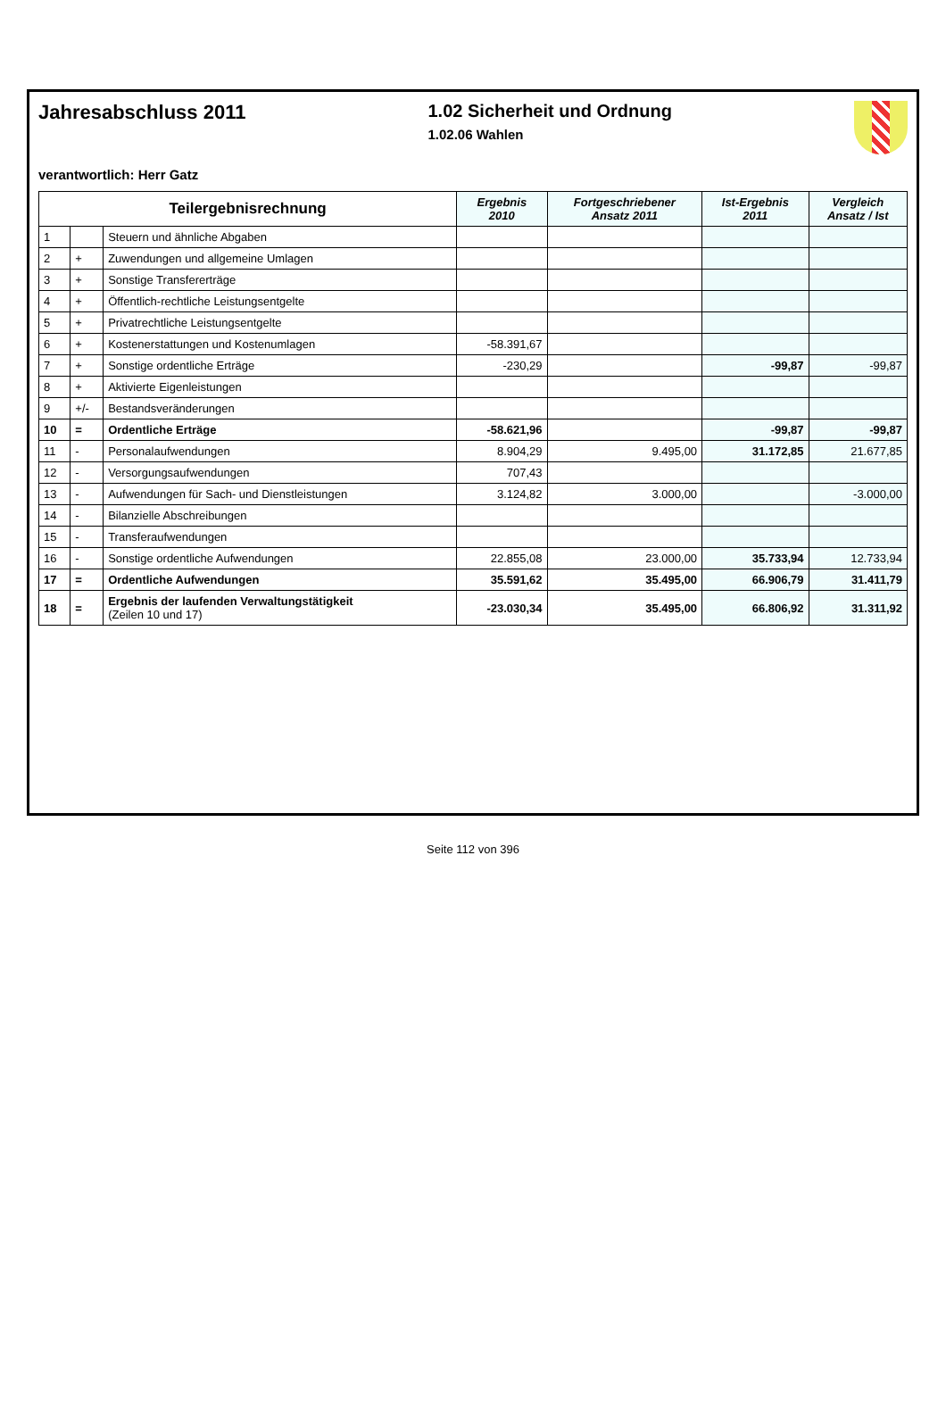Jahresabschluss 2011 1.02 Sicherheit und Ordnung
1.02.06 Wahlen
verantwortlich: Herr Gatz
| Teilergebnisrechnung | | | Ergebnis 2010 | Fortgeschriebener Ansatz 2011 | Ist-Ergebnis 2011 | Vergleich Ansatz / Ist |
| --- | --- | --- | --- | --- | --- | --- |
| 1 | | Steuern und ähnliche Abgaben | | | | |
| 2 | + | Zuwendungen und allgemeine Umlagen | | | | |
| 3 | + | Sonstige Transfererträge | | | | |
| 4 | + | Öffentlich-rechtliche Leistungsentgelte | | | | |
| 5 | + | Privatrechtliche Leistungsentgelte | | | | |
| 6 | + | Kostenerstattungen und Kostenumlagen | -58.391,67 | | | |
| 7 | + | Sonstige ordentliche Erträge | -230,29 | | -99,87 | -99,87 |
| 8 | + | Aktivierte Eigenleistungen | | | | |
| 9 | +/- | Bestandsveränderungen | | | | |
| 10 | = | Ordentliche Erträge | -58.621,96 | | -99,87 | -99,87 |
| 11 | - | Personalaufwendungen | 8.904,29 | 9.495,00 | 31.172,85 | 21.677,85 |
| 12 | - | Versorgungsaufwendungen | 707,43 | | | |
| 13 | - | Aufwendungen für Sach- und Dienstleistungen | 3.124,82 | 3.000,00 | | -3.000,00 |
| 14 | - | Bilanzielle Abschreibungen | | | | |
| 15 | - | Transferaufwendungen | | | | |
| 16 | - | Sonstige ordentliche Aufwendungen | 22.855,08 | 23.000,00 | 35.733,94 | 12.733,94 |
| 17 | = | Ordentliche Aufwendungen | 35.591,62 | 35.495,00 | 66.906,79 | 31.411,79 |
| 18 | = | Ergebnis der laufenden Verwaltungstätigkeit (Zeilen 10 und 17) | -23.030,34 | 35.495,00 | 66.806,92 | 31.311,92 |
Seite 112 von 396